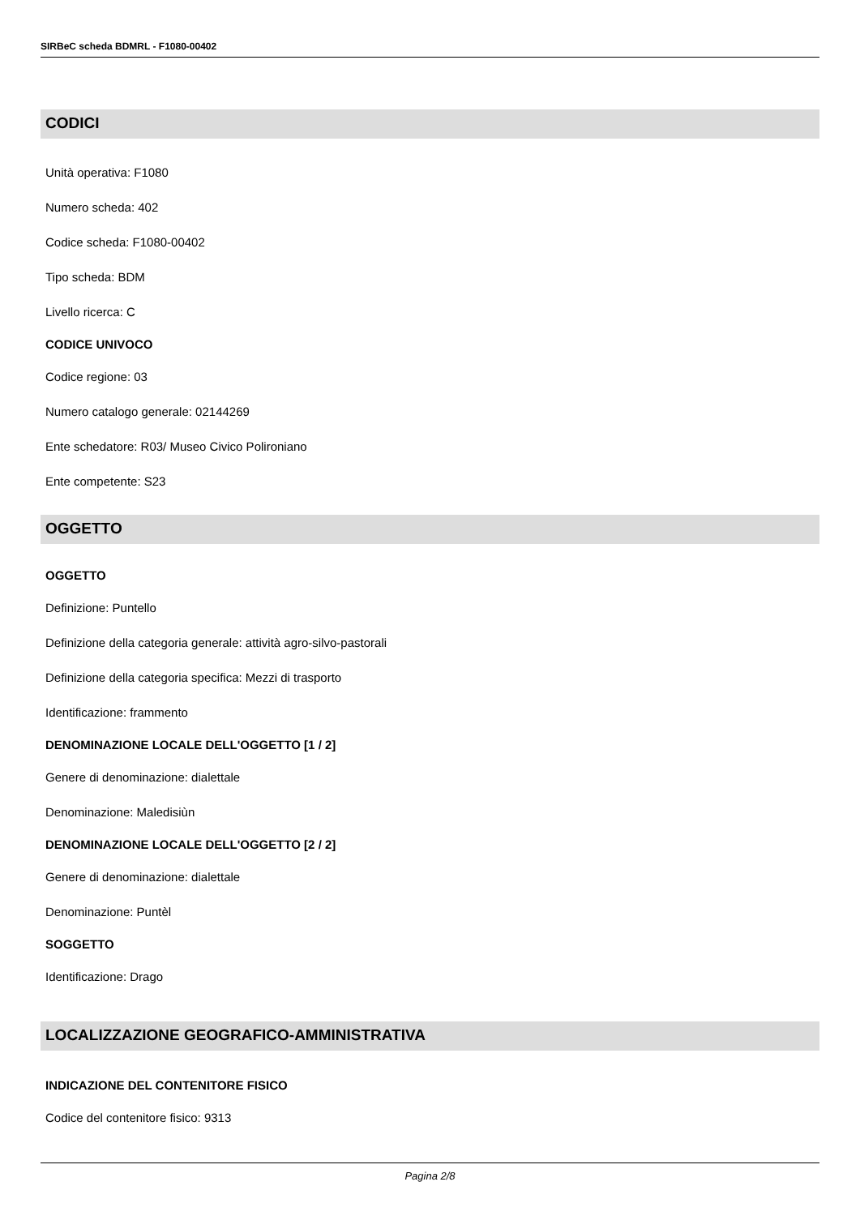SIRBeC scheda BDMRL - F1080-00402
CODICI
Unità operativa: F1080
Numero scheda: 402
Codice scheda: F1080-00402
Tipo scheda: BDM
Livello ricerca: C
CODICE UNIVOCO
Codice regione: 03
Numero catalogo generale: 02144269
Ente schedatore: R03/ Museo Civico Polironiano
Ente competente: S23
OGGETTO
OGGETTO
Definizione: Puntello
Definizione della categoria generale: attività agro-silvo-pastorali
Definizione della categoria specifica: Mezzi di trasporto
Identificazione: frammento
DENOMINAZIONE LOCALE DELL'OGGETTO [1 / 2]
Genere di denominazione: dialettale
Denominazione: Maledisiùn
DENOMINAZIONE LOCALE DELL'OGGETTO [2 / 2]
Genere di denominazione: dialettale
Denominazione: Puntèl
SOGGETTO
Identificazione: Drago
LOCALIZZAZIONE GEOGRAFICO-AMMINISTRATIVA
INDICAZIONE DEL CONTENITORE FISICO
Codice del contenitore fisico: 9313
Pagina 2/8